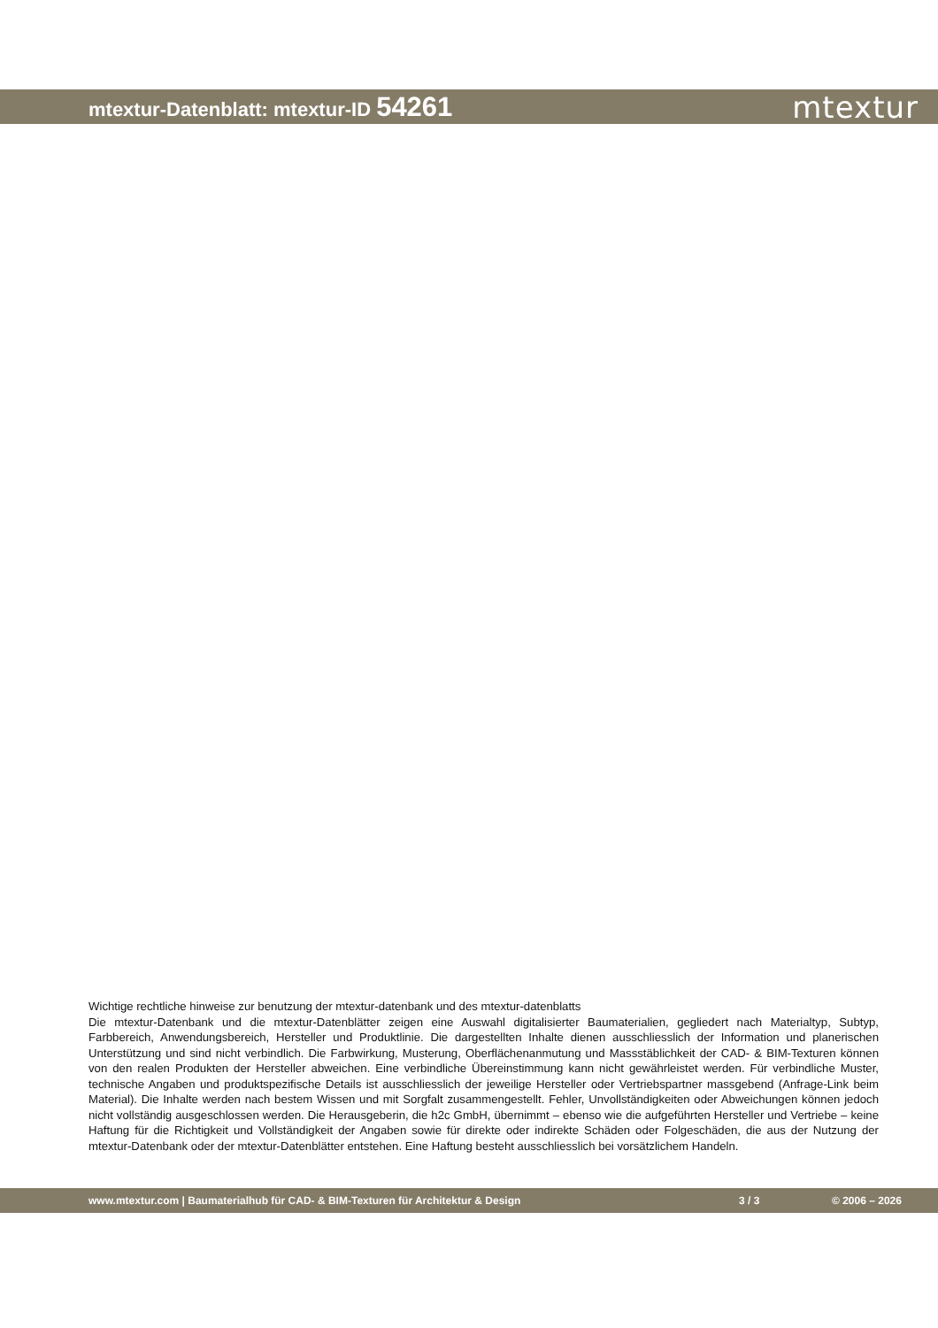mtextur-Datenblatt: mtextur-ID 54261
mtextur
Wichtige rechtliche hinweise zur benutzung der mtextur-datenbank und des mtextur-datenblatts
Die mtextur-Datenbank und die mtextur-Datenblätter zeigen eine Auswahl digitalisierter Baumaterialien, gegliedert nach Materialtyp, Subtyp, Farbbereich, Anwendungsbereich, Hersteller und Produktlinie. Die dargestellten Inhalte dienen ausschliesslich der Information und planerischen Unterstützung und sind nicht verbindlich. Die Farbwirkung, Musterung, Oberflächenanmutung und Massstäblichkeit der CAD- & BIM-Texturen können von den realen Produkten der Hersteller abweichen. Eine verbindliche Übereinstimmung kann nicht gewährleistet werden. Für verbindliche Muster, technische Angaben und produktspezifische Details ist ausschliesslich der jeweilige Hersteller oder Vertriebspartner massgebend (Anfrage-Link beim Material). Die Inhalte werden nach bestem Wissen und mit Sorgfalt zusammengestellt. Fehler, Unvollständigkeiten oder Abweichungen können jedoch nicht vollständig ausgeschlossen werden. Die Herausgeberin, die h2c GmbH, übernimmt – ebenso wie die aufgeführten Hersteller und Vertriebe – keine Haftung für die Richtigkeit und Vollständigkeit der Angaben sowie für direkte oder indirekte Schäden oder Folgeschäden, die aus der Nutzung der mtextur-Datenbank oder der mtextur-Datenblätter entstehen. Eine Haftung besteht ausschliesslich bei vorsätzlichem Handeln.
www.mtextur.com | Baumaterialhub für CAD- & BIM-Texturen für Architektur & Design 3 / 3 © 2006 – 2026